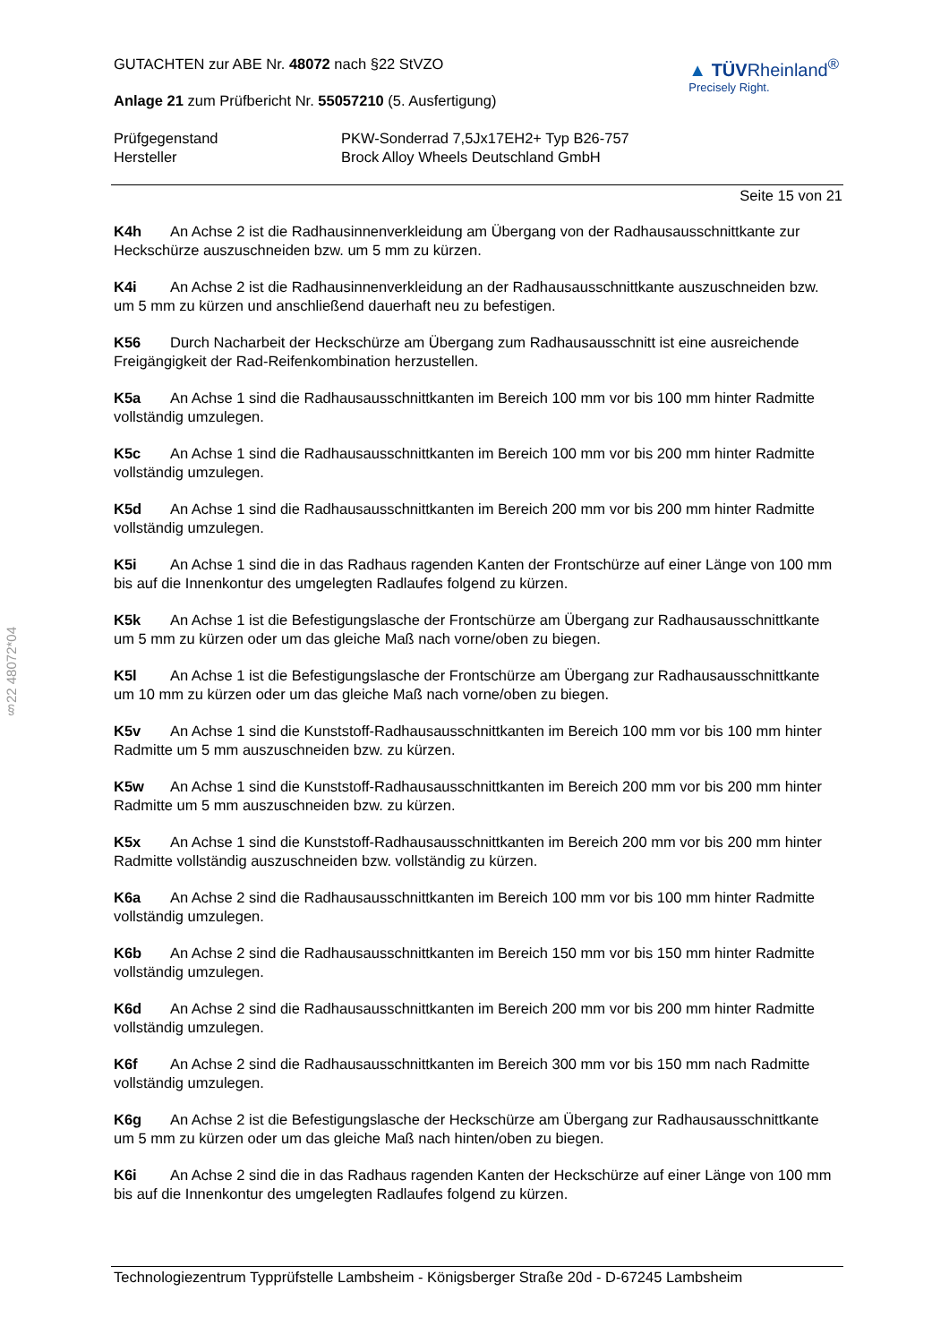§22 48072*04
GUTACHTEN zur ABE Nr. 48072 nach §22 StVZO
Anlage 21 zum Prüfbericht Nr. 55057210 (5. Ausfertigung)
▲ TÜVRheinland<sup>®</sup>
Precisely Right.
Prüfgegenstand
Hersteller
PKW-Sonderrad 7,5Jx17EH2+ Typ B26-757
Brock Alloy Wheels Deutschland GmbH
Seite 15 von 21
K4h An Achse 2 ist die Radhausinnenverkleidung am Übergang von der Radhausausschnittkante zur Heckschürze auszuschneiden bzw. um 5 mm zu kürzen.
K4i An Achse 2 ist die Radhausinnenverkleidung an der Radhausausschnittkante auszuschneiden bzw. um 5 mm zu kürzen und anschließend dauerhaft neu zu befestigen.
K56 Durch Nacharbeit der Heckschürze am Übergang zum Radhausausschnitt ist eine ausreichende Freigängigkeit der Rad-Reifenkombination herzustellen.
K5a An Achse 1 sind die Radhausausschnittkanten im Bereich 100 mm vor bis 100 mm hinter Radmitte vollständig umzulegen.
K5c An Achse 1 sind die Radhausausschnittkanten im Bereich 100 mm vor bis 200 mm hinter Radmitte vollständig umzulegen.
K5d An Achse 1 sind die Radhausausschnittkanten im Bereich 200 mm vor bis 200 mm hinter Radmitte vollständig umzulegen.
K5i An Achse 1 sind die in das Radhaus ragenden Kanten der Frontschürze auf einer Länge von 100 mm bis auf die Innenkontur des umgelegten Radlaufes folgend zu kürzen.
K5k An Achse 1 ist die Befestigungslasche der Frontschürze am Übergang zur Radhausausschnittkante um 5 mm zu kürzen oder um das gleiche Maß nach vorne/oben zu biegen.
K5l An Achse 1 ist die Befestigungslasche der Frontschürze am Übergang zur Radhausausschnittkante um 10 mm zu kürzen oder um das gleiche Maß nach vorne/oben zu biegen.
K5v An Achse 1 sind die Kunststoff-Radhausausschnittkanten im Bereich 100 mm vor bis 100 mm hinter Radmitte um 5 mm auszuschneiden bzw. zu kürzen.
K5w An Achse 1 sind die Kunststoff-Radhausausschnittkanten im Bereich 200 mm vor bis 200 mm hinter Radmitte um 5 mm auszuschneiden bzw. zu kürzen.
K5x An Achse 1 sind die Kunststoff-Radhausausschnittkanten im Bereich 200 mm vor bis 200 mm hinter Radmitte vollständig auszuschneiden bzw. vollständig zu kürzen.
K6a An Achse 2 sind die Radhausausschnittkanten im Bereich 100 mm vor bis 100 mm hinter Radmitte vollständig umzulegen.
K6b An Achse 2 sind die Radhausausschnittkanten im Bereich 150 mm vor bis 150 mm hinter Radmitte vollständig umzulegen.
K6d An Achse 2 sind die Radhausausschnittkanten im Bereich 200 mm vor bis 200 mm hinter Radmitte vollständig umzulegen.
K6f An Achse 2 sind die Radhausausschnittkanten im Bereich 300 mm vor bis 150 mm nach Radmitte vollständig umzulegen.
K6g An Achse 2 ist die Befestigungslasche der Heckschürze am Übergang zur Radhausausschnittkante um 5 mm zu kürzen oder um das gleiche Maß nach hinten/oben zu biegen.
K6i An Achse 2 sind die in das Radhaus ragenden Kanten der Heckschürze auf einer Länge von 100 mm bis auf die Innenkontur des umgelegten Radlaufes folgend zu kürzen.
Technologiezentrum Typprüfstelle Lambsheim - Königsberger Straße 20d - D-67245 Lambsheim